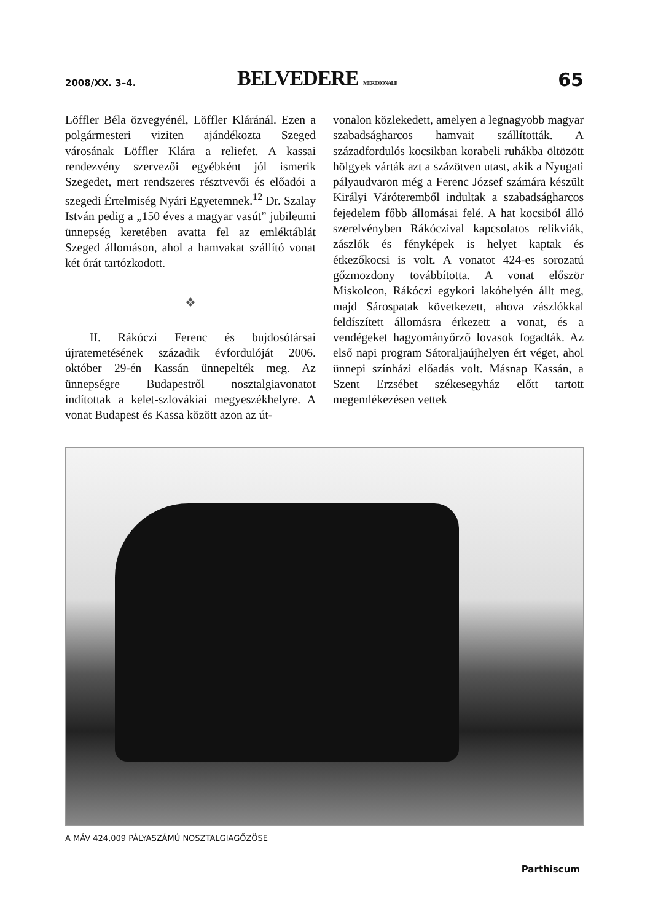2008/XX. 3–4. BELVEDERE MERIDIONALE 65
Löffler Béla özvegyénél, Löffler Kláránál. Ezen a polgármesteri viziten ajándékozta Szeged városának Löffler Klára a reliefet. A kassai rendezvény szervezői egyébként jól ismerik Szegedet, mert rendszeres résztvevői és előadói a szegedi Értelmiség Nyári Egyetemnek.<sup>12</sup> Dr. Szalay István pedig a „150 éves a magyar vasút” jubileumi ünnepség keretében avatta fel az emléktáblát Szeged állomáson, ahol a hamvakat szállító vonat két órát tartózkodott.
❖
II. Rákóczi Ferenc és bujdosótársai újratemetésének századik évfordulóját 2006. október 29-én Kassán ünnepelték meg. Az ünnepségre Budapestről nosztalgiavonatot indítottak a kelet-szlovákiai megyeszékhelyre. A vonat Budapest és Kassa között azon az út-
vonalon közlekedett, amelyen a legnagyobb magyar szabadságharcos hamvait szállították. A századfordulós kocsikban korabeli ruhákba öltözött hölgyek várták azt a százötven utast, akik a Nyugati pályaudvaron még a Ferenc József számára készült Királyi Váróteremből indultak a szabadságharcos fejedelem főbb állomásai felé. A hat kocsiból álló szerelvényben Rákóczival kapcsolatos relikviák, zászlók és fényképek is helyet kaptak és étkezőkocsi is volt. A vonatot 424-es sorozatú gőzmozdony továbbította. A vonat először Miskolcon, Rákóczi egykori lakóhelyén állt meg, majd Sárospatak következett, ahova zászlókkal feldíszített állomásra érkezett a vonat, és a vendégeket hagyományőrző lovasok fogadták. Az első napi program Sátoraljaújhelyen ért véget, ahol ünnepi színházi előadás volt. Másnap Kassán, a Szent Erzsébet székesegyház előtt tartott megemlékezésen vettek
A MÁV 424,009 PÁLYASZÁMÚ NOSZTALGIAGŐZÖSE
Parthiscum